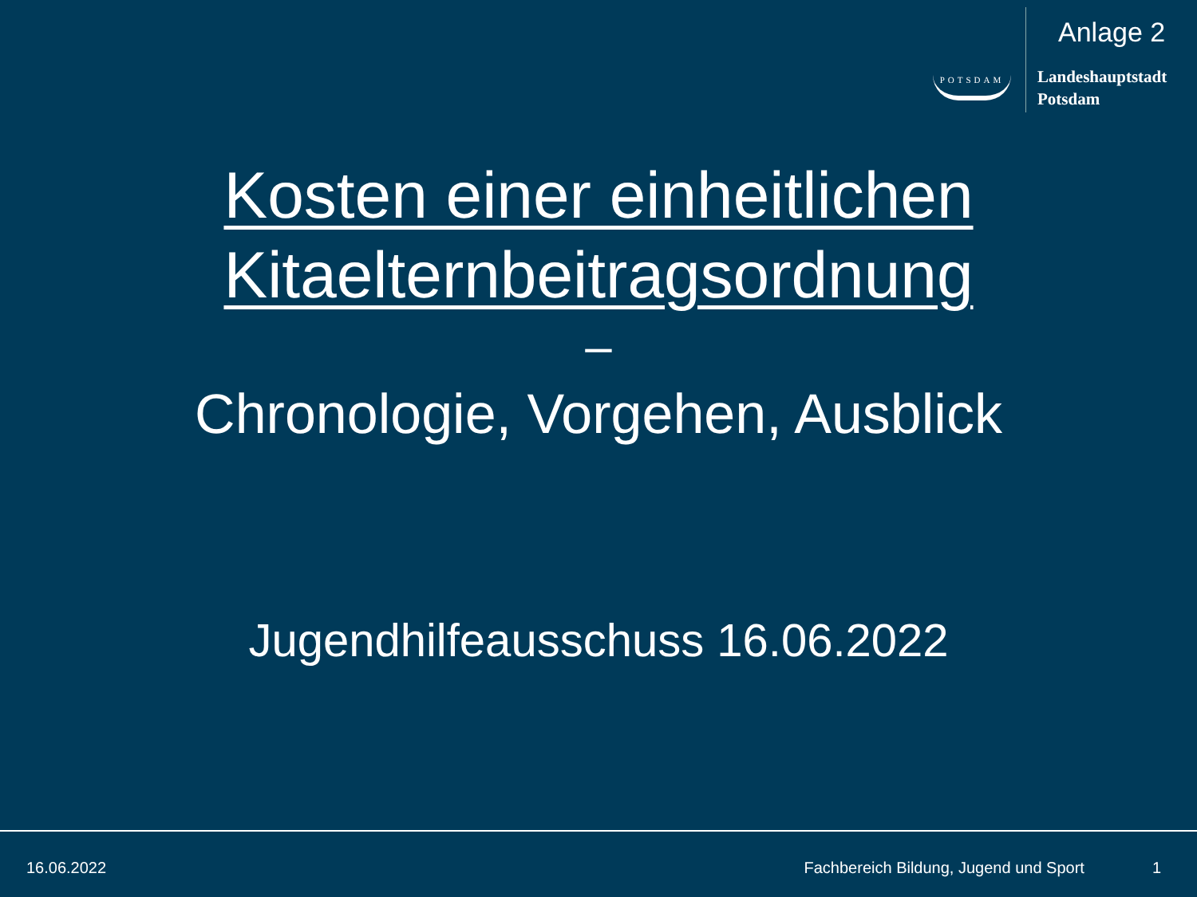POTSDAM
Anlage 2
Landeshauptstadt
Potsdam
Kosten einer einheitlichen
Kitaelternbeitragsordnung
–
Chronologie, Vorgehen, Ausblick
Jugendhilfeausschuss 16.06.2022
16.06.2022 Fachbereich Bildung, Jugend und Sport 1